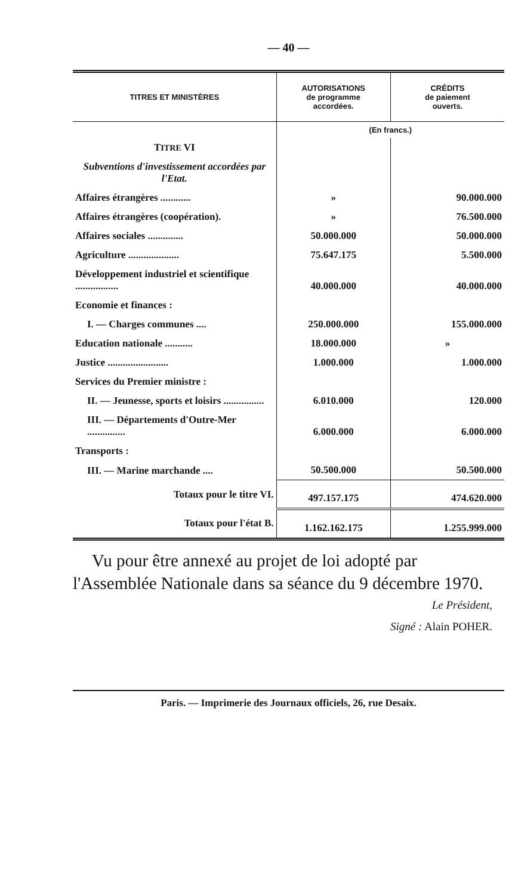— 40 —
| TITRES ET MINISTÈRES | AUTORISATIONS de programme accordées. | CRÉDITS de paiement ouverts. |
| --- | --- | --- |
| | (En francs.) | |
| T ITRE VI | | |
| Subventions d'investissement accordées par l'Etat. | | |
| Affaires étrangères ............ | » | 90.000.000 |
| Affaires étrangères (coopération). | » | 76.500.000 |
| Affaires sociales .............. | 50.000.000 | 50.000.000 |
| Agriculture .................... | 75.647.175 | 5.500.000 |
| Développement industriel et scientifique ................. | 40.000.000 | 40.000.000 |
| Economie et finances : | | |
| I. — Charges communes .... | 250.000.000 | 155.000.000 |
| Education nationale ........... | 18.000.000 | » |
| Justice ........................ | 1.000.000 | 1.000.000 |
| Services du Premier ministre : | | |
| II. — Jeunesse, sports et loisirs ................ | 6.010.000 | 120.000 |
| III. — Départements d'Outre-Mer ............... | 6.000.000 | 6.000.000 |
| Transports : | | |
| III. — Marine marchande .... | 50.500.000 | 50.500.000 |
| Totaux pour le titre VI. | 497.157.175 | 474.620.000 |
| Totaux pour l'état B. | 1.162.162.175 | 1.255.999.000 |
Vu pour être annexé au projet de loi adopté par l'Assemblée Nationale dans sa séance du 9 décembre 1970.
Le Président,
Signé : Alain POHER.
Paris. — Imprimerie des Journaux officiels, 26, rue Desaix.